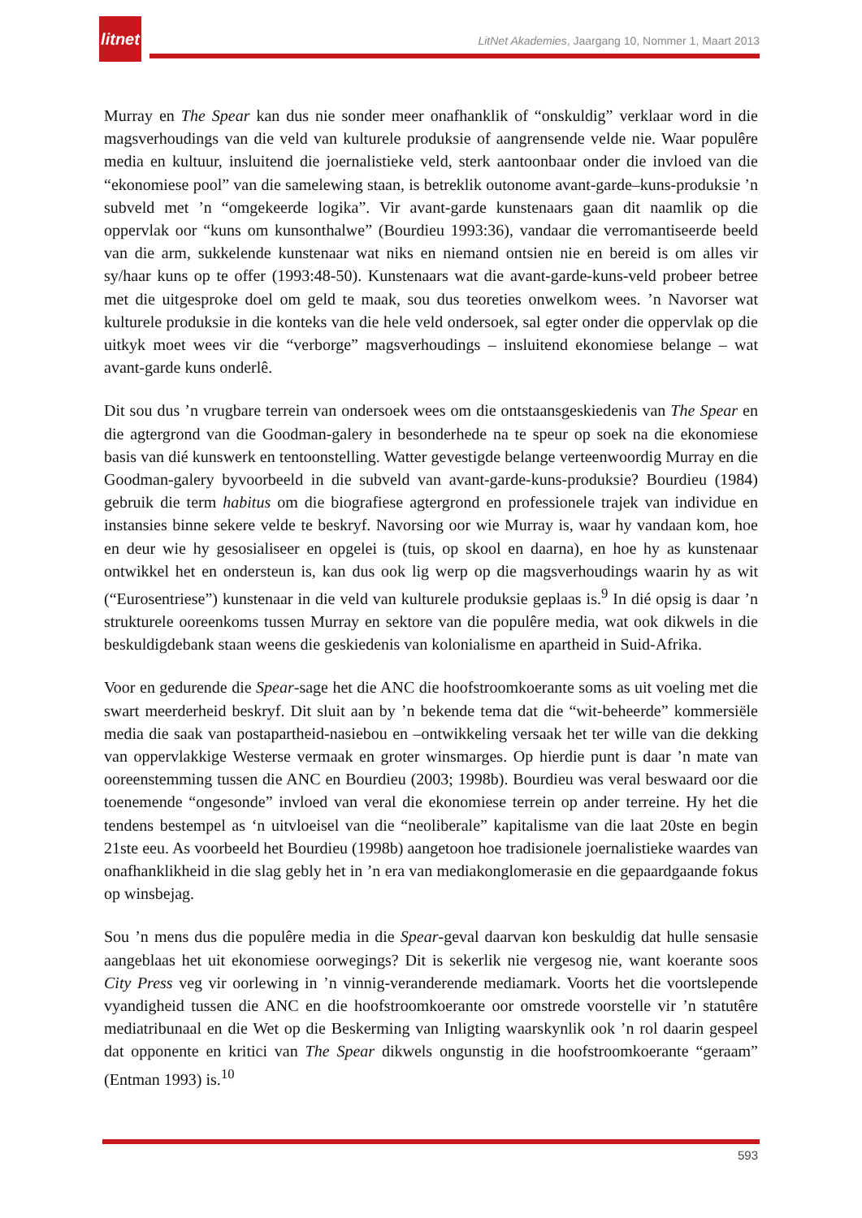litnet
LitNet Akademies, Jaargang 10, Nommer 1, Maart 2013
Murray en The Spear kan dus nie sonder meer onafhanklik of “onskuldig” verklaar word in die magsverhoudings van die veld van kulturele produksie of aangrensende velde nie. Waar populêre media en kultuur, insluitend die joernalistieke veld, sterk aantoonbaar onder die invloed van die “ekonomiese pool” van die samelewing staan, is betreklik outonome avant-garde–kuns-produksie ’n subveld met ’n “omgekeerde logika”. Vir avant-garde kunstenaars gaan dit naamlik op die oppervlak oor “kuns om kunsonthalwe” (Bourdieu 1993:36), vandaar die verromantiseerde beeld van die arm, sukkelende kunstenaar wat niks en niemand ontsien nie en bereid is om alles vir sy/haar kuns op te offer (1993:48-50). Kunstenaars wat die avant-garde-kuns-veld probeer betree met die uitgesproke doel om geld te maak, sou dus teoreties onwelkom wees. ’n Navorser wat kulturele produksie in die konteks van die hele veld ondersoek, sal egter onder die oppervlak op die uitkyk moet wees vir die “verborge” magsverhoudings – insluitend ekonomiese belange – wat avant-garde kuns onderlê.
Dit sou dus ’n vrugbare terrein van ondersoek wees om die ontstaansgeskiedenis van The Spear en die agtergrond van die Goodman-galery in besonderhede na te speur op soek na die ekonomiese basis van dié kunswerk en tentoonstelling. Watter gevestigde belange verteenwoordig Murray en die Goodman-galery byvoorbeeld in die subveld van avant-garde-kuns-produksie? Bourdieu (1984) gebruik die term habitus om die biografiese agtergrond en professionele trajek van individue en instansies binne sekere velde te beskryf. Navorsing oor wie Murray is, waar hy vandaan kom, hoe en deur wie hy gesosialiseer en opgelei is (tuis, op skool en daarna), en hoe hy as kunstenaar ontwikkel het en ondersteun is, kan dus ook lig werp op die magsverhoudings waarin hy as wit (“Eurosentriese”) kunstenaar in die veld van kulturele produksie geplaas is.<sup>9</sup> In dié opsig is daar ’n strukturele ooreenkoms tussen Murray en sektore van die populêre media, wat ook dikwels in die beskuldigdebank staan weens die geskiedenis van kolonialisme en apartheid in Suid-Afrika.
Voor en gedurende die Spear-sage het die ANC die hoofstroomkoerante soms as uit voeling met die swart meerderheid beskryf. Dit sluit aan by ’n bekende tema dat die “wit-beheerde” kommersiële media die saak van postapartheid-nasiebou en –ontwikkeling versaak het ter wille van die dekking van oppervlakkige Westerse vermaak en groter winsmarges. Op hierdie punt is daar ’n mate van ooreenstemming tussen die ANC en Bourdieu (2003; 1998b). Bourdieu was veral beswaard oor die toenemende “ongesonde” invloed van veral die ekonomiese terrein op ander terreine. Hy het die tendens bestempel as ‘n uitvloeisel van die “neoliberale” kapitalisme van die laat 20ste en begin 21ste eeu. As voorbeeld het Bourdieu (1998b) aangetoon hoe tradisionele joernalistieke waardes van onafhanklikheid in die slag gebly het in ’n era van mediakonglomerasie en die gepaardgaande fokus op winsbejag.
Sou ’n mens dus die populêre media in die Spear-geval daarvan kon beskuldig dat hulle sensasie aangeblaas het uit ekonomiese oorwegings? Dit is sekerlik nie vergesog nie, want koerante soos City Press veg vir oorlewing in ’n vinnig-veranderende mediamark. Voorts het die voortslepende vyandigheid tussen die ANC en die hoofstroomkoerante oor omstrede voorstelle vir ’n statutêre mediatribunaal en die Wet op die Beskerming van Inligting waarskynlik ook ’n rol daarin gespeel dat opponente en kritici van The Spear dikwels ongunstig in die hoofstroomkoerante “geraam” (Entman 1993) is.<sup>10</sup>
593